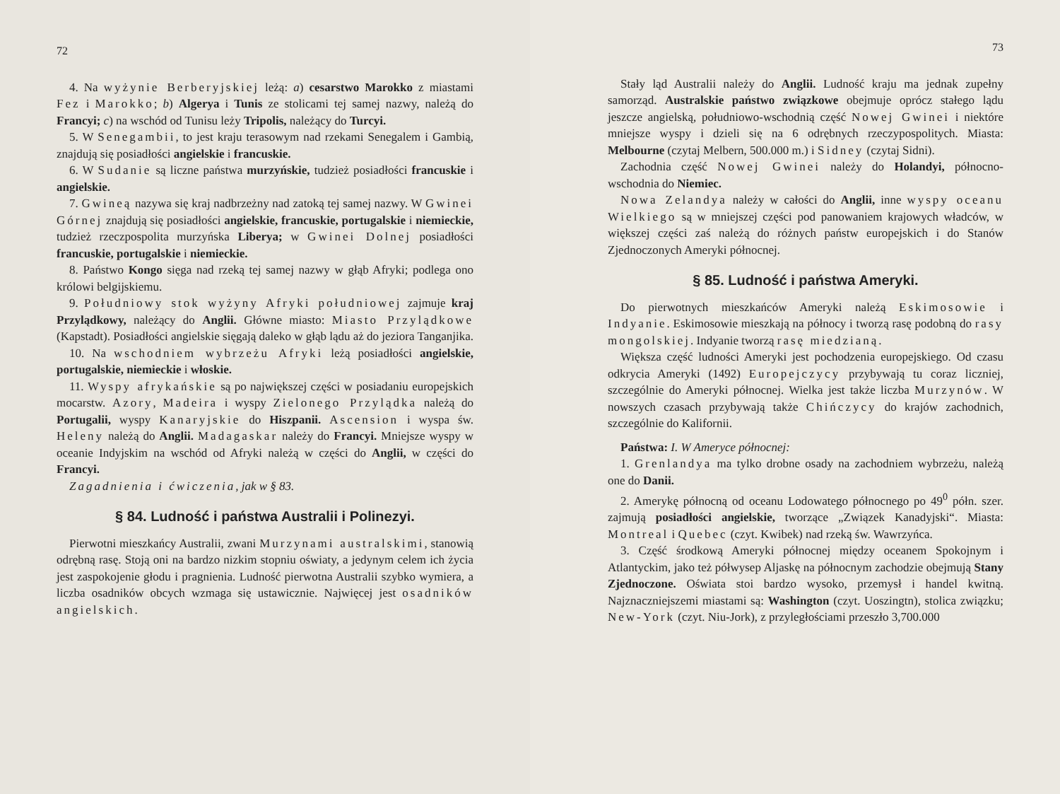72
4. Na wyżynie Berberyjskiej leżą: a) cesarstwo Marokko z miastami Fez i Marokko; b) Algerya i Tunis ze stolicami tej samej nazwy, należą do Francyi; c) na wschód od Tunisu leży Tripolis, należący do Turcyi.
5. W Senegambii, to jest kraju terasowym nad rzekami Senegalem i Gambią, znajdują się posiadłości angielskie i francuskie.
6. W Sudanie są liczne państwa murzyńskie, tudzież posiadłości francuskie i angielskie.
7. Gwineą nazywa się kraj nadbrzeżny nad zatoką tej samej nazwy. W Gwinei Górnej znajdują się posiadłości angielskie, francuskie, portugalskie i niemieckie, tudzież rzeczpospolita murzyńska Liberya; w Gwinei Dolnej posiadłości francuskie, portugalskie i niemieckie.
8. Państwo Kongo sięga nad rzeką tej samej nazwy w głąb Afryki; podlega ono królowi belgijskiemu.
9. Południowy stok wyżyny Afryki południowej zajmuje kraj Przylądkowy, należący do Anglii. Główne miasto: Miasto Przylądkowe (Kapstadt). Posiadłości angielskie sięgają daleko w głąb lądu aż do jeziora Tanganjika.
10. Na wschodniem wybrzeżu Afryki leżą posiadłości angielskie, portugalskie, niemieckie i włoskie.
11. Wyspy afrykańskie są po największej części w posiadaniu europejskich mocarstw. Azory, Madeira i wyspy Zielonego Przylądka należą do Portugalii, wyspy Kanaryjskie do Hiszpanii. Ascension i wyspa św. Heleny należą do Anglii. Madagaskar należy do Francyi. Mniejsze wyspy w oceanie Indyjskim na wschód od Afryki należą w części do Anglii, w części do Francyi.
Zagadnienia i ćwiczenia, jak w § 83.
§ 84. Ludność i państwa Australii i Polinezyi.
Pierwotni mieszkańcy Australii, zwani Murzynami australskimi, stanowią odrębną rasę. Stoją oni na bardzo nizkim stopniu oświaty, a jedynym celem ich życia jest zaspokojenie głodu i pragnienia. Ludność pierwotna Australii szybko wymiera, a liczba osadników obcych wzmaga się ustawicznie. Najwięcej jest osadników angielskich.
73
Stały ląd Australii należy do Anglii. Ludność kraju ma jednak zupełny samorząd. Australskie państwo związkowe obejmuje oprócz stałego lądu jeszcze angielską, południowo-wschodnią część Nowej Gwinei i niektóre mniejsze wyspy i dzieli się na 6 odrębnych rzeczypospolitych. Miasta: Melbourne (czytaj Melbern, 500.000 m.) i Sidney (czytaj Sidni).
Zachodnia część Nowej Gwinei należy do Holandyi, północno-wschodnia do Niemiec.
Nowa Zelandya należy w całości do Anglii, inne wyspy oceanu Wielkiego są w mniejszej części pod panowaniem krajowych władców, w większej części zaś należą do różnych państw europejskich i do Stanów Zjednoczonych Ameryki północnej.
§ 85. Ludność i państwa Ameryki.
Do pierwotnych mieszkańców Ameryki należą Eskimosowie i Indyanie. Eskimosowie mieszkają na północy i tworzą rasę podobną do rasy mongolskiej. Indyanie tworzą rasę miedzianą.
Większa część ludności Ameryki jest pochodzenia europejskiego. Od czasu odkrycia Ameryki (1492) Europejczycy przybywają tu coraz liczniej, szczególnie do Ameryki północnej. Wielka jest także liczba Murzynów. W nowszych czasach przybywają także Chińczycy do krajów zachodnich, szczególnie do Kalifornii.
Państwa: I. W Ameryce północnej:
1. Grenlandya ma tylko drobne osady na zachodniem wybrzeżu, należą one do Danii.
2. Amerykę północną od oceanu Lodowatego północnego po 49<sup>0</sup> półn. szer. zajmują posiadłości angielskie, tworzące „Związek Kanadyjski“. Miasta: Montreal i Quebec (czyt. Kwibek) nad rzeką św. Wawrzyńca.
3. Część środkową Ameryki północnej między oceanem Spokojnym i Atlantyckim, jako też półwysep Aljaskę na północnym zachodzie obejmują Stany Zjednoczone. Oświata stoi bardzo wysoko, przemysł i handel kwitną. Najznaczniejszemi miastami są: Washington (czyt. Uoszingtn), stolica związku; New-York (czyt. Niu-Jork), z przyległościami przeszło 3,700.000